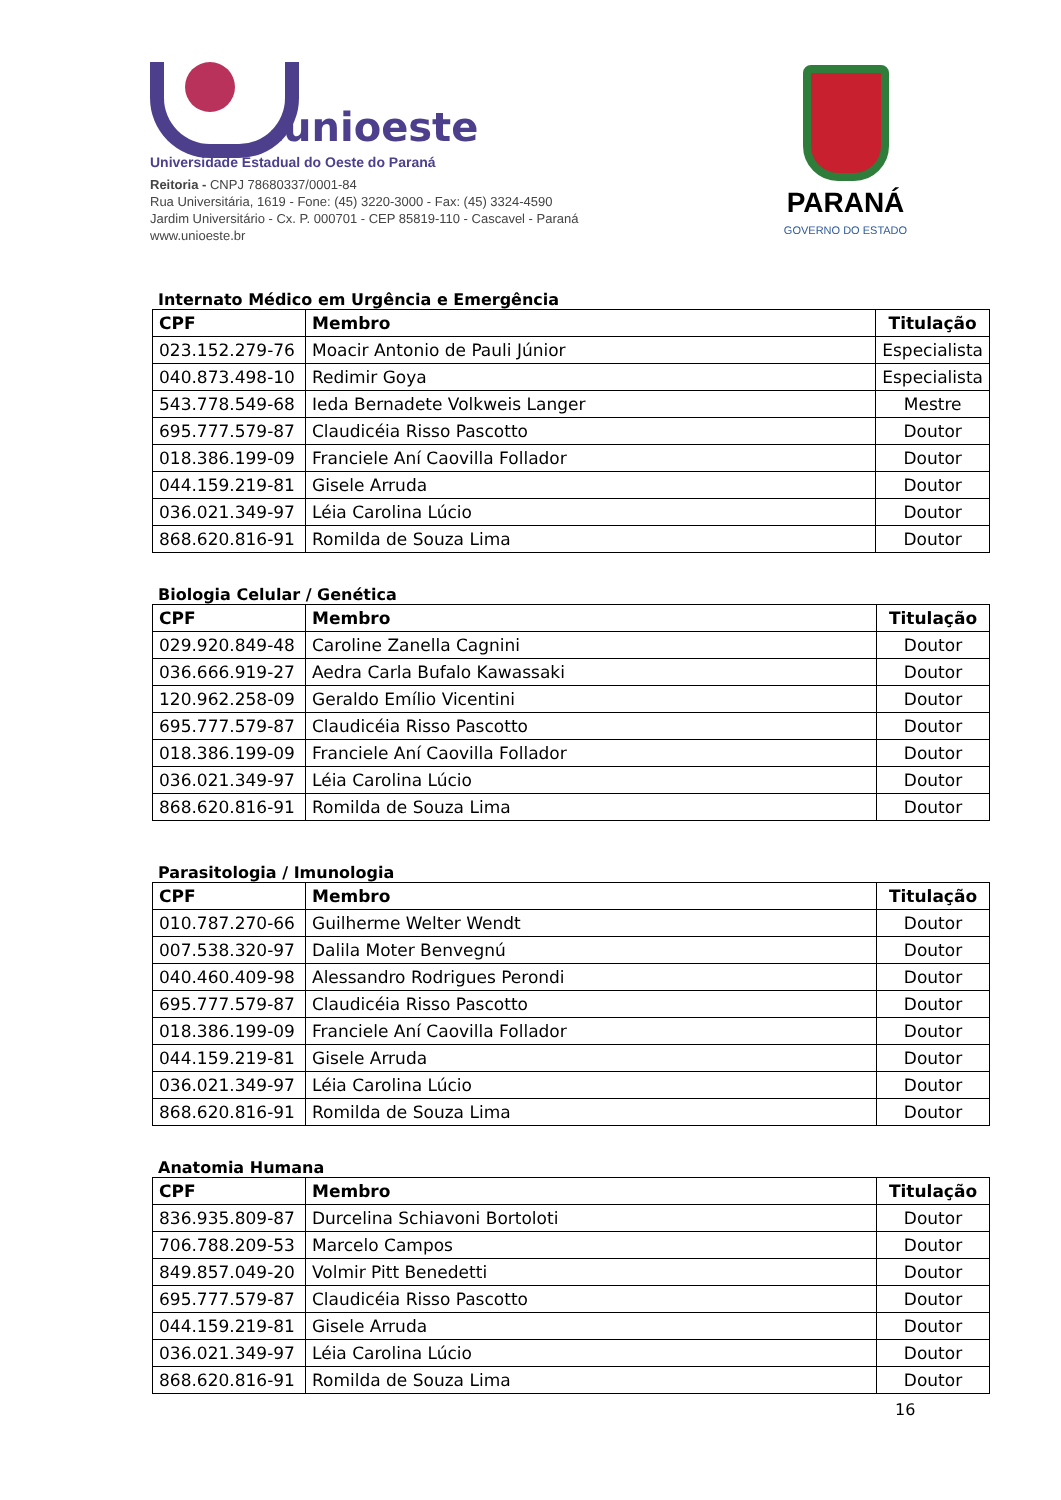unioeste
Universidade Estadual do Oeste do Paraná
Reitoria - CNPJ 78680337/0001-84
Rua Universitária, 1619 - Fone: (45) 3220-3000 - Fax: (45) 3324-4590
Jardim Universitário - Cx. P. 000701 - CEP 85819-110 - Cascavel - Paraná
www.unioeste.br
PARANÁ
GOVERNO DO ESTADO
Internato Médico em Urgência e Emergência
| CPF | Membro | Titulação |
| --- | --- | --- |
| 023.152.279-76 | Moacir Antonio de Pauli Júnior | Especialista |
| 040.873.498-10 | Redimir Goya | Especialista |
| 543.778.549-68 | Ieda Bernadete Volkweis Langer | Mestre |
| 695.777.579-87 | Claudicéia Risso Pascotto | Doutor |
| 018.386.199-09 | Franciele Aní Caovilla Follador | Doutor |
| 044.159.219-81 | Gisele Arruda | Doutor |
| 036.021.349-97 | Léia Carolina Lúcio | Doutor |
| 868.620.816-91 | Romilda de Souza Lima | Doutor |
Biologia Celular / Genética
| CPF | Membro | Titulação |
| --- | --- | --- |
| 029.920.849-48 | Caroline Zanella Cagnini | Doutor |
| 036.666.919-27 | Aedra Carla Bufalo Kawassaki | Doutor |
| 120.962.258-09 | Geraldo Emílio Vicentini | Doutor |
| 695.777.579-87 | Claudicéia Risso Pascotto | Doutor |
| 018.386.199-09 | Franciele Aní Caovilla Follador | Doutor |
| 036.021.349-97 | Léia Carolina Lúcio | Doutor |
| 868.620.816-91 | Romilda de Souza Lima | Doutor |
Parasitologia / Imunologia
| CPF | Membro | Titulação |
| --- | --- | --- |
| 010.787.270-66 | Guilherme Welter Wendt | Doutor |
| 007.538.320-97 | Dalila Moter Benvegnú | Doutor |
| 040.460.409-98 | Alessandro Rodrigues Perondi | Doutor |
| 695.777.579-87 | Claudicéia Risso Pascotto | Doutor |
| 018.386.199-09 | Franciele Aní Caovilla Follador | Doutor |
| 044.159.219-81 | Gisele Arruda | Doutor |
| 036.021.349-97 | Léia Carolina Lúcio | Doutor |
| 868.620.816-91 | Romilda de Souza Lima | Doutor |
Anatomia Humana
| CPF | Membro | Titulação |
| --- | --- | --- |
| 836.935.809-87 | Durcelina Schiavoni Bortoloti | Doutor |
| 706.788.209-53 | Marcelo Campos | Doutor |
| 849.857.049-20 | Volmir Pitt Benedetti | Doutor |
| 695.777.579-87 | Claudicéia Risso Pascotto | Doutor |
| 044.159.219-81 | Gisele Arruda | Doutor |
| 036.021.349-97 | Léia Carolina Lúcio | Doutor |
| 868.620.816-91 | Romilda de Souza Lima | Doutor |
16